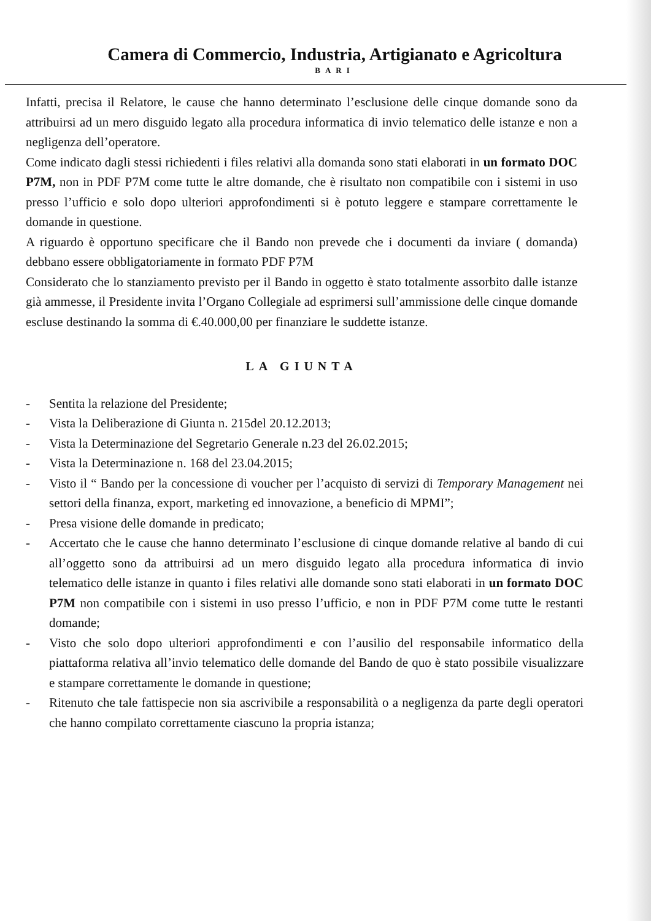Camera di Commercio, Industria, Artigianato e Agricoltura
BARI
Infatti, precisa il Relatore, le cause che hanno determinato l’esclusione delle cinque domande sono da attribuirsi ad un mero disguido legato alla procedura informatica di invio telematico delle istanze e non a negligenza dell’operatore.
Come indicato dagli stessi richiedenti i files relativi alla domanda sono stati elaborati in un formato DOC P7M, non in PDF P7M come tutte le altre domande, che è risultato non compatibile con i sistemi in uso presso l’ufficio e solo dopo ulteriori approfondimenti si è potuto leggere e stampare correttamente le domande in questione.
A riguardo è opportuno specificare che il Bando non prevede che i documenti da inviare ( domanda) debbano essere obbligatoriamente in formato PDF P7M
Considerato che lo stanziamento previsto per il Bando in oggetto è stato totalmente assorbito dalle istanze già ammesse, il Presidente invita l’Organo Collegiale ad esprimersi sull’ammissione delle cinque domande escluse destinando la somma di €.40.000,00 per finanziare le suddette istanze.
LA GIUNTA
- Sentita la relazione del Presidente;
- Vista la Deliberazione di Giunta n. 215del 20.12.2013;
- Vista la Determinazione del Segretario Generale n.23 del 26.02.2015;
- Vista la Determinazione n. 168 del 23.04.2015;
- Visto il “ Bando per la concessione di voucher per l’acquisto di servizi di Temporary Management nei settori della finanza, export, marketing ed innovazione, a beneficio di MPMI”;
- Presa visione delle domande in predicato;
- Accertato che le cause che hanno determinato l’esclusione di cinque domande relative al bando di cui all’oggetto sono da attribuirsi ad un mero disguido legato alla procedura informatica di invio telematico delle istanze in quanto i files relativi alle domande sono stati elaborati in un formato DOC P7M non compatibile con i sistemi in uso presso l’ufficio, e non in PDF P7M come tutte le restanti domande;
- Visto che solo dopo ulteriori approfondimenti e con l’ausilio del responsabile informatico della piattaforma relativa all’invio telematico delle domande del Bando de quo è stato possibile visualizzare e stampare correttamente le domande in questione;
- Ritenuto che tale fattispecie non sia ascrivibile a responsabilità o a negligenza da parte degli operatori che hanno compilato correttamente ciascuno la propria istanza;